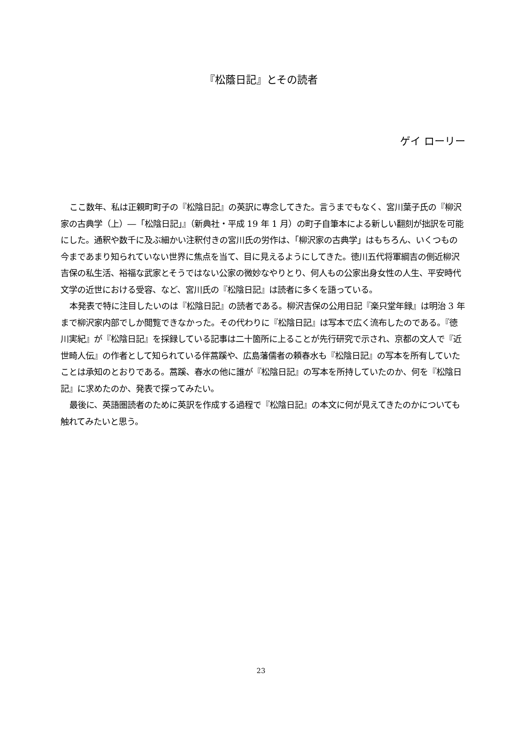『松蔭日記』とその読者
ゲイ ローリー
ここ数年、私は正親町町子の『松陰日記』の英訳に専念してきた。言うまでもなく、宮川葉子氏の『柳沢家の古典学（上）―「松陰日記」』（新典社・平成 19 年 1 月）の町子自筆本による新しい翻刻が拙訳を可能にした。通釈や数千に及ぶ細かい注釈付きの宮川氏の労作は、「柳沢家の古典学」はもちろん、いくつもの今まであまり知られていない世界に焦点を当て、目に見えるようにしてきた。徳川五代将軍綱吉の側近柳沢吉保の私生活、裕福な武家とそうではない公家の微妙なやりとり、何人もの公家出身女性の人生、平安時代文学の近世における受容、など、宮川氏の『松陰日記』は読者に多くを語っている。
本発表で特に注目したいのは『松陰日記』の読者である。柳沢吉保の公用日記『楽只堂年録』は明治 3 年まで柳沢家内部でしか閲覧できなかった。その代わりに『松陰日記』は写本で広く流布したのである。『徳川実紀』が『松陰日記』を採録している記事は二十箇所に上ることが先行研究で示され、京都の文人で『近世畸人伝』の作者として知られている伴蒿蹊や、広島藩儒者の頼春水も『松陰日記』の写本を所有していたことは承知のとおりである。蒿蹊、春水の他に誰が『松陰日記』の写本を所持していたのか、何を『松陰日記』に求めたのか、発表で探ってみたい。
最後に、英語圏読者のために英訳を作成する過程で『松陰日記』の本文に何が見えてきたのかについても触れてみたいと思う。
23